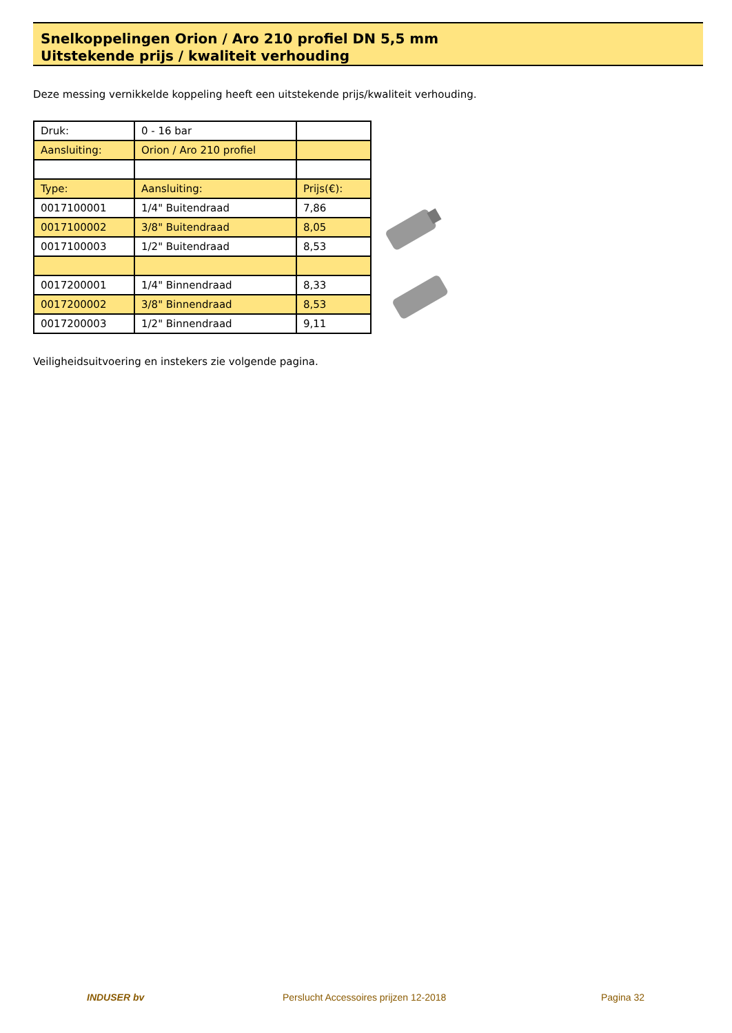Snelkoppelingen Orion / Aro 210 profiel DN 5,5 mm
Uitstekende prijs / kwaliteit verhouding
Deze messing vernikkelde koppeling heeft een uitstekende prijs/kwaliteit verhouding.
| Druk: | 0 - 16 bar | |
| Aansluiting: | Orion / Aro 210 profiel | |
| Type: | Aansluiting: | Prijs(€): |
| 0017100001 | 1/4" Buitendraad | 7,86 |
| 0017100002 | 3/8" Buitendraad | 8,05 |
| 0017100003 | 1/2" Buitendraad | 8,53 |
| 0017200001 | 1/4" Binnendraad | 8,33 |
| 0017200002 | 3/8" Binnendraad | 8,53 |
| 0017200003 | 1/2" Binnendraad | 9,11 |
Veiligheidsuitvoering en instekers zie volgende pagina.
INDUSER bv Perslucht Accessoires prijzen 12-2018 Pagina 32